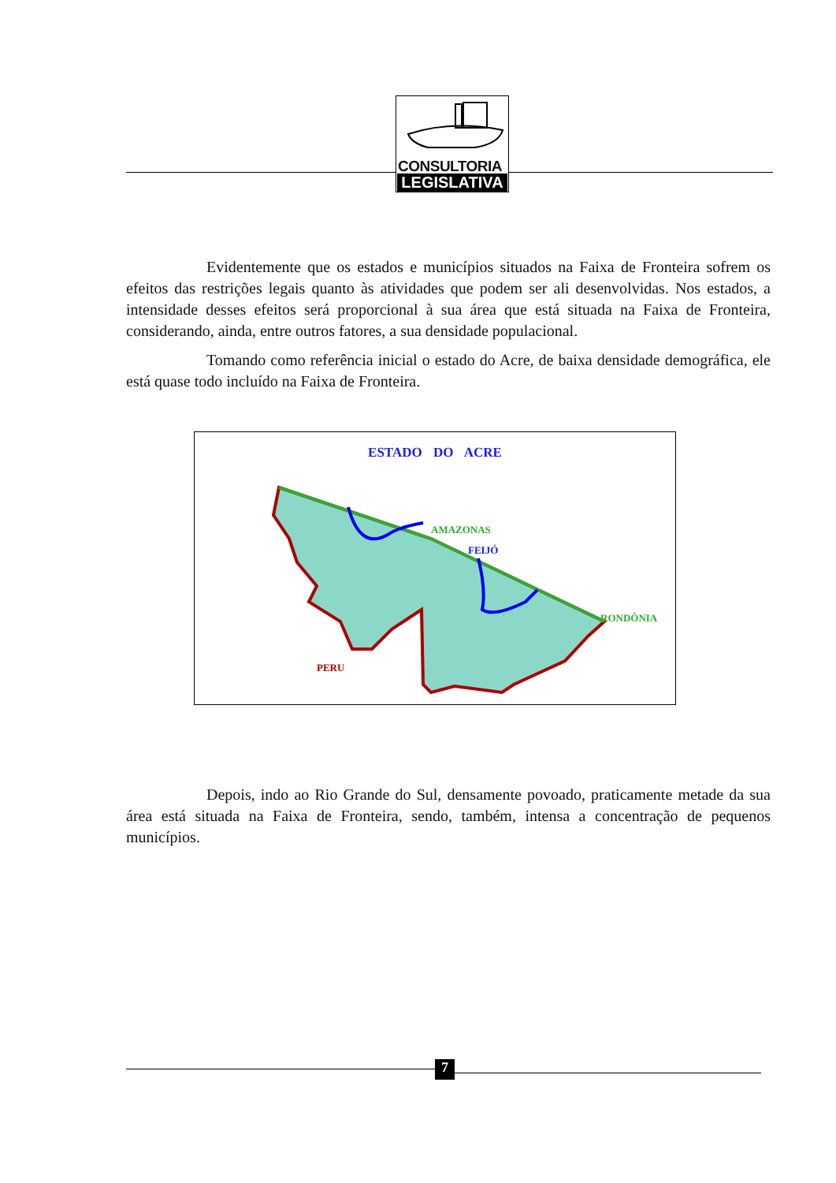CONSULTORIA
LEGISLATIVA
Evidentemente que os estados e municípios situados na Faixa de Fronteira sofrem os efeitos das restrições legais quanto às atividades que podem ser ali desenvolvidas. Nos estados, a intensidade desses efeitos será proporcional à sua área que está situada na Faixa de Fronteira, considerando, ainda, entre outros fatores, a sua densidade populacional.
Tomando como referência inicial o estado do Acre, de baixa densidade demográfica, ele está quase todo incluído na Faixa de Fronteira.
ESTADO DO ACRE
AMAZONAS
FEIJÓ
RONDÔNIA
PERU
Depois, indo ao Rio Grande do Sul, densamente povoado, praticamente metade da sua área está situada na Faixa de Fronteira, sendo, também, intensa a concentração de pequenos municípios.
7